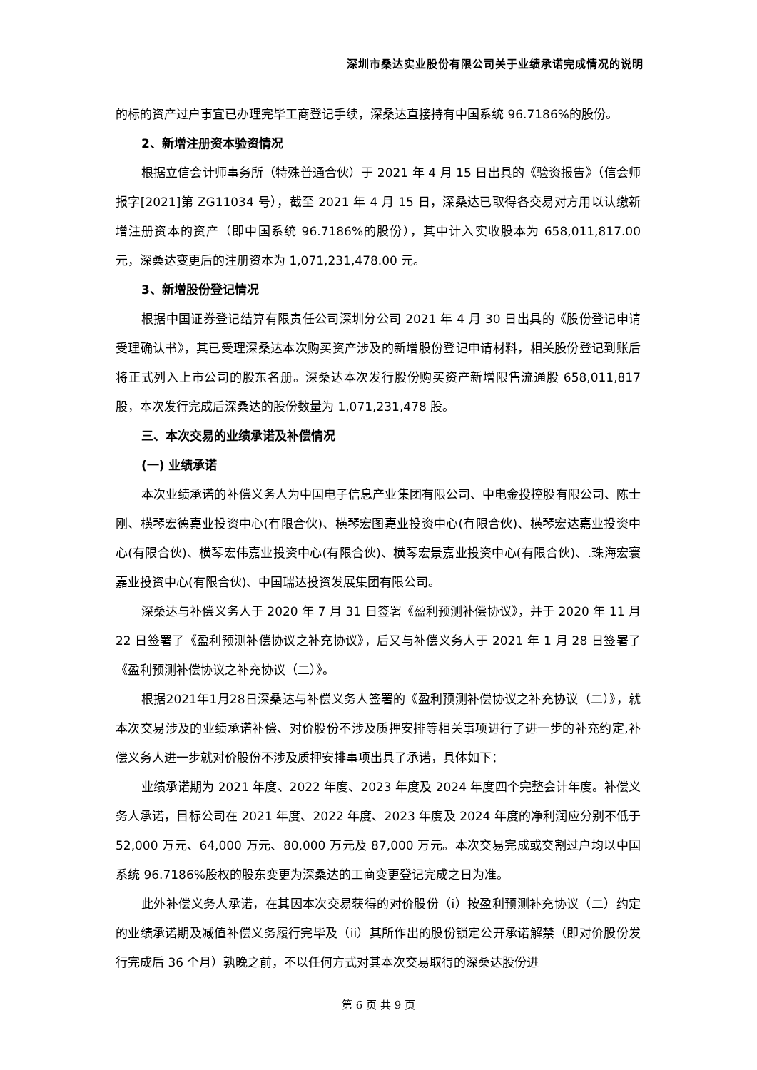深圳市桑达实业股份有限公司关于业绩承诺完成情况的说明
的标的资产过户事宜已办理完毕工商登记手续，深桑达直接持有中国系统 96.7186%的股份。
2、新增注册资本验资情况
根据立信会计师事务所（特殊普通合伙）于 2021 年 4 月 15 日出具的《验资报告》（信会师报字[2021]第 ZG11034 号），截至 2021 年 4 月 15 日，深桑达已取得各交易对方用以认缴新增注册资本的资产（即中国系统 96.7186%的股份），其中计入实收股本为 658,011,817.00 元，深桑达变更后的注册资本为 1,071,231,478.00 元。
3、新增股份登记情况
根据中国证券登记结算有限责任公司深圳分公司 2021 年 4 月 30 日出具的《股份登记申请受理确认书》，其已受理深桑达本次购买资产涉及的新增股份登记申请材料，相关股份登记到账后将正式列入上市公司的股东名册。深桑达本次发行股份购买资产新增限售流通股 658,011,817 股，本次发行完成后深桑达的股份数量为 1,071,231,478 股。
三、本次交易的业绩承诺及补偿情况
(一) 业绩承诺
本次业绩承诺的补偿义务人为中国电子信息产业集团有限公司、中电金投控股有限公司、陈士刚、横琴宏德嘉业投资中心(有限合伙)、横琴宏图嘉业投资中心(有限合伙)、横琴宏达嘉业投资中心(有限合伙)、横琴宏伟嘉业投资中心(有限合伙)、横琴宏景嘉业投资中心(有限合伙)、.珠海宏寰嘉业投资中心(有限合伙)、中国瑞达投资发展集团有限公司。
深桑达与补偿义务人于 2020 年 7 月 31 日签署《盈利预测补偿协议》，并于 2020 年 11 月 22 日签署了《盈利预测补偿协议之补充协议》，后又与补偿义务人于 2021 年 1 月 28 日签署了《盈利预测补偿协议之补充协议（二）》。
根据2021年1月28日深桑达与补偿义务人签署的《盈利预测补偿协议之补充协议（二）》，就本次交易涉及的业绩承诺补偿、对价股份不涉及质押安排等相关事项进行了进一步的补充约定,补偿义务人进一步就对价股份不涉及质押安排事项出具了承诺，具体如下：
业绩承诺期为 2021 年度、2022 年度、2023 年度及 2024 年度四个完整会计年度。补偿义务人承诺，目标公司在 2021 年度、2022 年度、2023 年度及 2024 年度的净利润应分别不低于 52,000 万元、64,000 万元、80,000 万元及 87,000 万元。本次交易完成或交割过户均以中国系统 96.7186%股权的股东变更为深桑达的工商变更登记完成之日为准。
此外补偿义务人承诺，在其因本次交易获得的对价股份（i）按盈利预测补充协议（二）约定的业绩承诺期及减值补偿义务履行完毕及（ii）其所作出的股份锁定公开承诺解禁（即对价股份发行完成后 36 个月）孰晚之前，不以任何方式对其本次交易取得的深桑达股份进
第 6 页 共 9 页